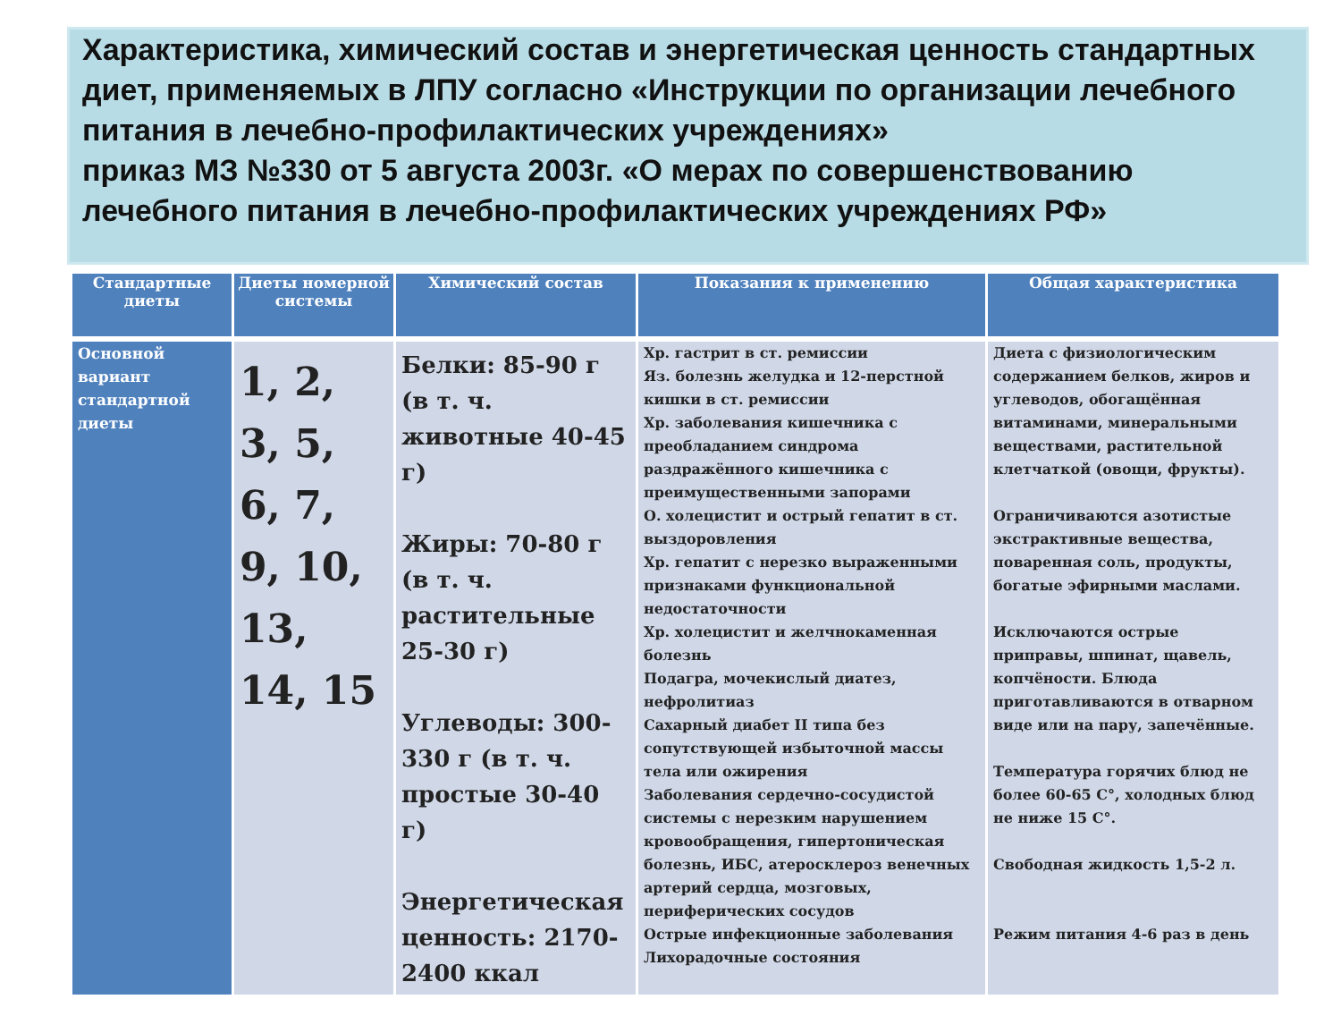Характеристика, химический состав и энергетическая ценность стандартных диет, применяемых в ЛПУ согласно «Инструкции по организации лечебного питания в лечебно-профилактических учреждениях»
приказ МЗ №330 от 5 августа 2003г. «О мерах по совершенствованию лечебного питания в лечебно-профилактических учреждениях РФ»
| Стандартные диеты | Диеты номерной системы | Химический состав | Показания к применению | Общая характеристика |
| --- | --- | --- | --- | --- |
| Основной вариант стандартной диеты | 1, 2, 3, 5, 6, 7, 9, 10, 13, 14, 15 | Белки: 85-90 г (в т. ч. животные 40-45 г) Жиры: 70-80 г (в т. ч. растительные 25-30 г) Углеводы: 300-330 г (в т. ч. простые 30-40 г) Энергетическая ценность: 2170-2400 ккал | Хр. гастрит в ст. ремиссии Яз. болезнь желудка и 12-перстной кишки в ст. ремиссии Хр. заболевания кишечника с преобладанием синдрома раздражённого кишечника с преимущественными запорами О. холецистит и острый гепатит в ст. выздоровления Хр. гепатит с нерезко выраженными признаками функциональной недостаточности Хр. холецистит и желчнокаменная болезнь Подагра, мочекислый диатез, нефролитиаз Сахарный диабет II типа без сопутствующей избыточной массы тела или ожирения Заболевания сердечно-сосудистой системы с нерезким нарушением кровообращения, гипертоническая болезнь, ИБС, атеросклероз венечных артерий сердца, мозговых, периферических сосудов Острые инфекционные заболевания Лихорадочные состояния | Диета с физиологическим содержанием белков, жиров и углеводов, обогащённая витаминами, минеральными веществами, растительной клетчаткой (овощи, фрукты). Ограничиваются азотистые экстрактивные вещества, поваренная соль, продукты, богатые эфирными маслами. Исключаются острые приправы, шпинат, щавель, копчёности. Блюда приготавливаются в отварном виде или на пару, запечённые. Температура горячих блюд не более 60-65 С°, холодных блюд не ниже 15 С°. Свободная жидкость 1,5-2 л. Режим питания 4-6 раз в день |